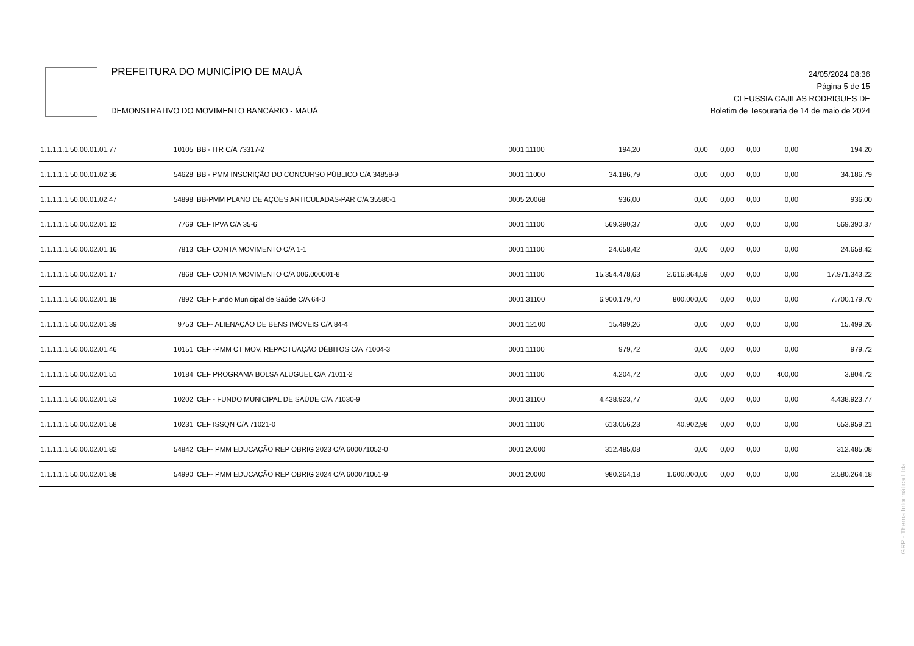PREFEITURA DO MUNICÍPIO DE MAUÁ
DEMONSTRATIVO DO MOVIMENTO BANCÁRIO - MAUÁ
24/05/2024 08:36
Página 5 de 15
CLEUSSIA CAJILAS RODRIGUES DE
Boletim de Tesouraria de 14 de maio de 2024
| 1.1.1.1.1.50.00.01.01.77 | 10105 | BB - ITR C/A 73317-2 | 0001.11100 | 194,20 | 0,00 | 0,00 | 0,00 | 0,00 | 194,20 |
| 1.1.1.1.1.50.00.01.02.36 | 54628 | BB - PMM INSCRIÇÃO DO CONCURSO PÚBLICO C/A 34858-9 | 0001.11000 | 34.186,79 | 0,00 | 0,00 | 0,00 | 0,00 | 34.186,79 |
| 1.1.1.1.1.50.00.01.02.47 | 54898 | BB-PMM PLANO DE AÇÕES ARTICULADAS-PAR C/A 35580-1 | 0005.20068 | 936,00 | 0,00 | 0,00 | 0,00 | 0,00 | 936,00 |
| 1.1.1.1.1.50.00.02.01.12 | 7769 | CEF IPVA C/A 35-6 | 0001.11100 | 569.390,37 | 0,00 | 0,00 | 0,00 | 0,00 | 569.390,37 |
| 1.1.1.1.1.50.00.02.01.16 | 7813 | CEF CONTA MOVIMENTO C/A 1-1 | 0001.11100 | 24.658,42 | 0,00 | 0,00 | 0,00 | 0,00 | 24.658,42 |
| 1.1.1.1.1.50.00.02.01.17 | 7868 | CEF CONTA MOVIMENTO C/A 006.000001-8 | 0001.11100 | 15.354.478,63 | 2.616.864,59 | 0,00 | 0,00 | 0,00 | 17.971.343,22 |
| 1.1.1.1.1.50.00.02.01.18 | 7892 | CEF Fundo Municipal de Saúde C/A 64-0 | 0001.31100 | 6.900.179,70 | 800.000,00 | 0,00 | 0,00 | 0,00 | 7.700.179,70 |
| 1.1.1.1.1.50.00.02.01.39 | 9753 | CEF- ALIENAÇÃO DE BENS IMÓVEIS C/A 84-4 | 0001.12100 | 15.499,26 | 0,00 | 0,00 | 0,00 | 0,00 | 15.499,26 |
| 1.1.1.1.1.50.00.02.01.46 | 10151 | CEF -PMM CT MOV. REPACTUAÇÃO DÉBITOS C/A 71004-3 | 0001.11100 | 979,72 | 0,00 | 0,00 | 0,00 | 0,00 | 979,72 |
| 1.1.1.1.1.50.00.02.01.51 | 10184 | CEF PROGRAMA BOLSA ALUGUEL C/A 71011-2 | 0001.11100 | 4.204,72 | 0,00 | 0,00 | 0,00 | 400,00 | 3.804,72 |
| 1.1.1.1.1.50.00.02.01.53 | 10202 | CEF - FUNDO MUNICIPAL DE SAÚDE C/A 71030-9 | 0001.31100 | 4.438.923,77 | 0,00 | 0,00 | 0,00 | 0,00 | 4.438.923,77 |
| 1.1.1.1.1.50.00.02.01.58 | 10231 | CEF ISSQN C/A 71021-0 | 0001.11100 | 613.056,23 | 40.902,98 | 0,00 | 0,00 | 0,00 | 653.959,21 |
| 1.1.1.1.1.50.00.02.01.82 | 54842 | CEF- PMM EDUCAÇÃO REP OBRIG 2023 C/A 600071052-0 | 0001.20000 | 312.485,08 | 0,00 | 0,00 | 0,00 | 0,00 | 312.485,08 |
| 1.1.1.1.1.50.00.02.01.88 | 54990 | CEF- PMM EDUCAÇÃO REP OBRIG 2024 C/A 600071061-9 | 0001.20000 | 980.264,18 | 1.600.000,00 | 0,00 | 0,00 | 0,00 | 2.580.264,18 |
GRP - Thema Informática Ltda